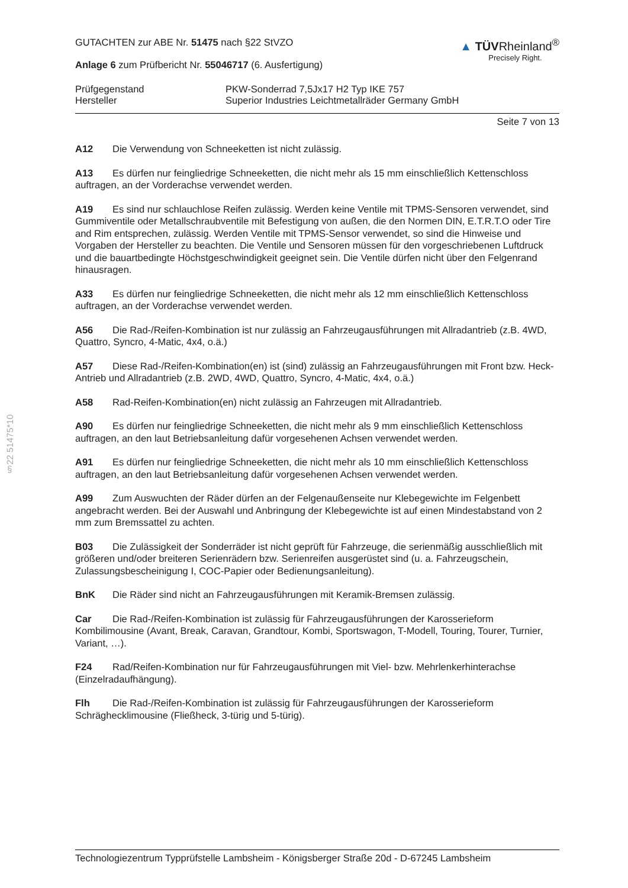§22 51475*10
GUTACHTEN zur ABE Nr. 51475 nach §22 StVZO
Anlage 6 zum Prüfbericht Nr. 55046717 (6. Ausfertigung)
▲ TÜVRheinland<sup>®</sup>
Precisely Right.
Prüfgegenstand PKW-Sonderrad 7,5Jx17 H2 Typ IKE 757
Hersteller Superior Industries Leichtmetallräder Germany GmbH
Seite 7 von 13
A12 Die Verwendung von Schneeketten ist nicht zulässig.
A13 Es dürfen nur feingliedrige Schneeketten, die nicht mehr als 15 mm einschließlich Kettenschloss auftragen, an der Vorderachse verwendet werden.
A19 Es sind nur schlauchlose Reifen zulässig. Werden keine Ventile mit TPMS-Sensoren verwendet, sind Gummiventile oder Metallschraubventile mit Befestigung von außen, die den Normen DIN, E.T.R.T.O oder Tire and Rim entsprechen, zulässig. Werden Ventile mit TPMS-Sensor verwendet, so sind die Hinweise und Vorgaben der Hersteller zu beachten. Die Ventile und Sensoren müssen für den vorgeschriebenen Luftdruck und die bauartbedingte Höchstgeschwindigkeit geeignet sein. Die Ventile dürfen nicht über den Felgenrand hinausragen.
A33 Es dürfen nur feingliedrige Schneeketten, die nicht mehr als 12 mm einschließlich Kettenschloss auftragen, an der Vorderachse verwendet werden.
A56 Die Rad-/Reifen-Kombination ist nur zulässig an Fahrzeugausführungen mit Allradantrieb (z.B. 4WD, Quattro, Syncro, 4-Matic, 4x4, o.ä.)
A57 Diese Rad-/Reifen-Kombination(en) ist (sind) zulässig an Fahrzeugausführungen mit Front bzw. Heck-Antrieb und Allradantrieb (z.B. 2WD, 4WD, Quattro, Syncro, 4-Matic, 4x4, o.ä.)
A58 Rad-Reifen-Kombination(en) nicht zulässig an Fahrzeugen mit Allradantrieb.
A90 Es dürfen nur feingliedrige Schneeketten, die nicht mehr als 9 mm einschließlich Kettenschloss auftragen, an den laut Betriebsanleitung dafür vorgesehenen Achsen verwendet werden.
A91 Es dürfen nur feingliedrige Schneeketten, die nicht mehr als 10 mm einschließlich Kettenschloss auftragen, an den laut Betriebsanleitung dafür vorgesehenen Achsen verwendet werden.
A99 Zum Auswuchten der Räder dürfen an der Felgenaußenseite nur Klebegewichte im Felgenbett angebracht werden. Bei der Auswahl und Anbringung der Klebegewichte ist auf einen Mindestabstand von 2 mm zum Bremssattel zu achten.
B03 Die Zulässigkeit der Sonderräder ist nicht geprüft für Fahrzeuge, die serienmäßig ausschließlich mit größeren und/oder breiteren Serienrädern bzw. Serienreifen ausgerüstet sind (u. a. Fahrzeugschein, Zulassungsbescheinigung I, COC-Papier oder Bedienungsanleitung).
BnK Die Räder sind nicht an Fahrzeugausführungen mit Keramik-Bremsen zulässig.
Car Die Rad-/Reifen-Kombination ist zulässig für Fahrzeugausführungen der Karosserieform Kombilimousine (Avant, Break, Caravan, Grandtour, Kombi, Sportswagon, T-Modell, Touring, Tourer, Turnier, Variant, …).
F24 Rad/Reifen-Kombination nur für Fahrzeugausführungen mit Viel- bzw. Mehrlenkerhinterachse (Einzelradaufhängung).
Flh Die Rad-/Reifen-Kombination ist zulässig für Fahrzeugausführungen der Karosserieform Schräghecklimousine (Fließheck, 3-türig und 5-türig).
Technologiezentrum Typprüfstelle Lambsheim - Königsberger Straße 20d - D-67245 Lambsheim